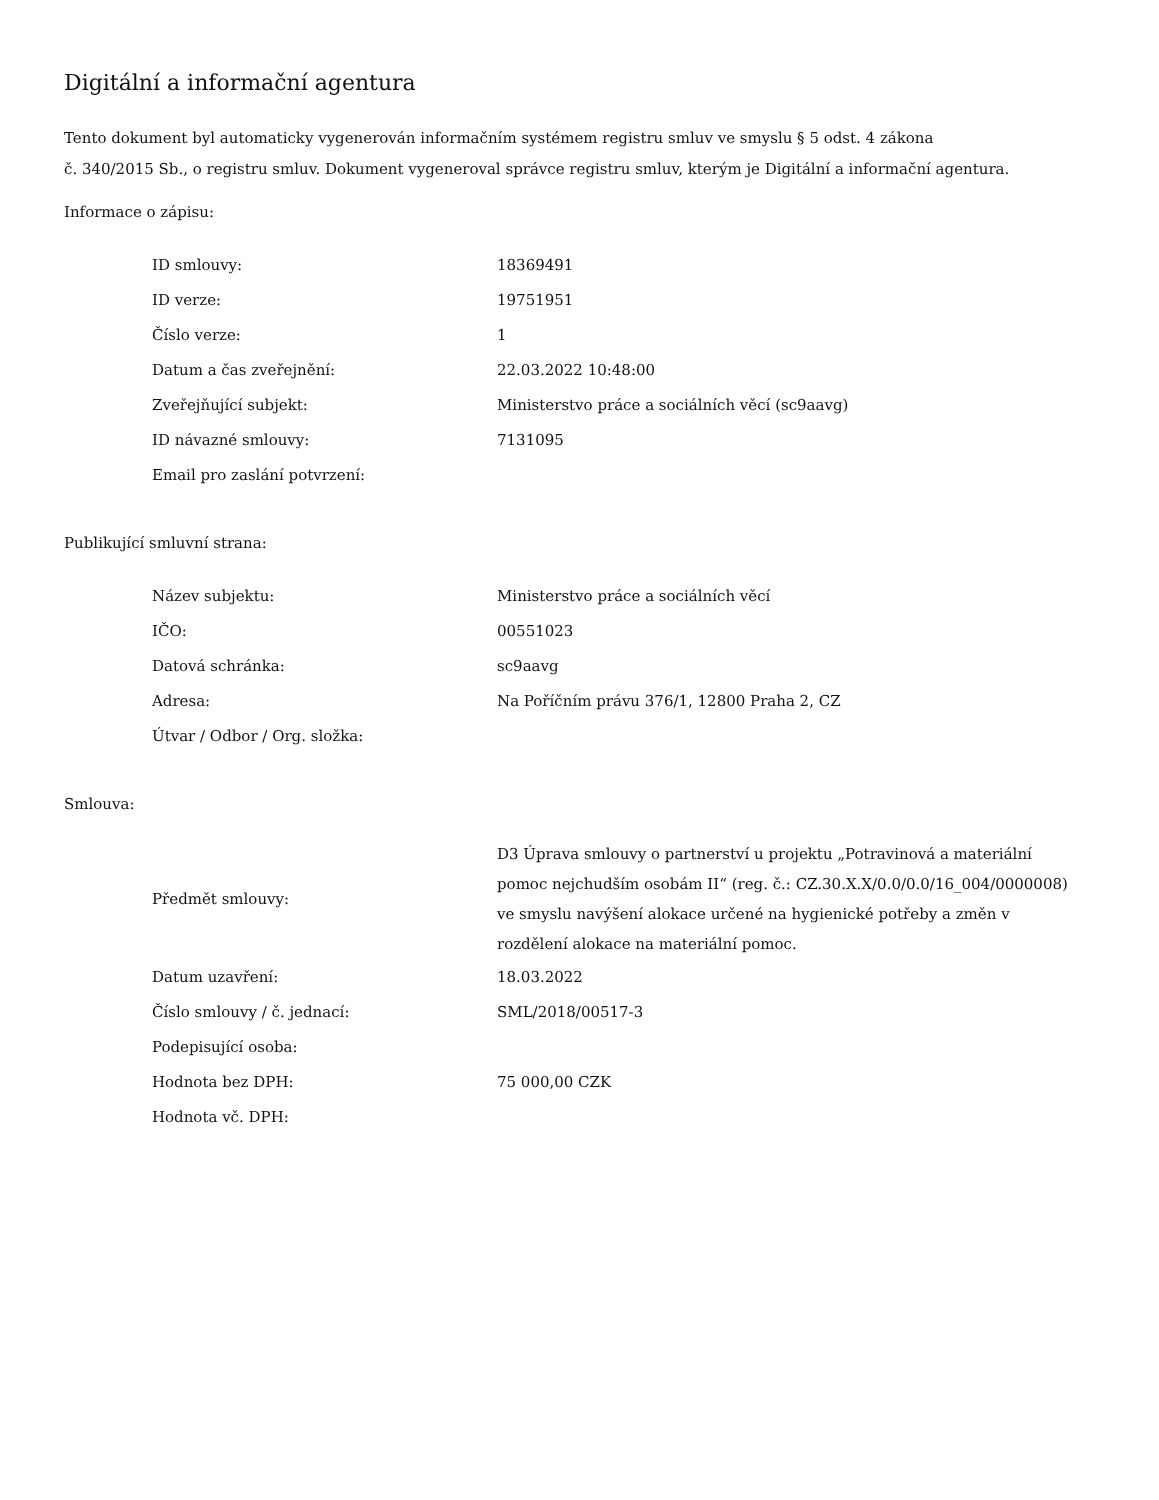Digitální a informační agentura
Tento dokument byl automaticky vygenerován informačním systémem registru smluv ve smyslu § 5 odst. 4 zákona
č. 340/2015 Sb., o registru smluv. Dokument vygeneroval správce registru smluv, kterým je Digitální a informační agentura.
Informace o zápisu:
| ID smlouvy: | 18369491 |
| ID verze: | 19751951 |
| Číslo verze: | 1 |
| Datum a čas zveřejnění: | 22.03.2022 10:48:00 |
| Zveřejňující subjekt: | Ministerstvo práce a sociálních věcí (sc9aavg) |
| ID návazné smlouvy: | 7131095 |
| Email pro zaslání potvrzení: | |
Publikující smluvní strana:
| Název subjektu: | Ministerstvo práce a sociálních věcí |
| IČO: | 00551023 |
| Datová schránka: | sc9aavg |
| Adresa: | Na Poříčním právu 376/1, 12800 Praha 2, CZ |
| Útvar / Odbor / Org. složka: | |
Smlouva:
| Předmět smlouvy: | D3 Úprava smlouvy o partnerství u projektu „Potravinová a materiální pomoc nejchudším osobám II“ (reg. č.: CZ.30.X.X/0.0/0.0/16_004/0000008) ve smyslu navýšení alokace určené na hygienické potřeby a změn v rozdělení alokace na materiální pomoc. |
| Datum uzavření: | 18.03.2022 |
| Číslo smlouvy / č. jednací: | SML/2018/00517-3 |
| Podepisující osoba: | |
| Hodnota bez DPH: | 75 000,00 CZK |
| Hodnota vč. DPH: | |